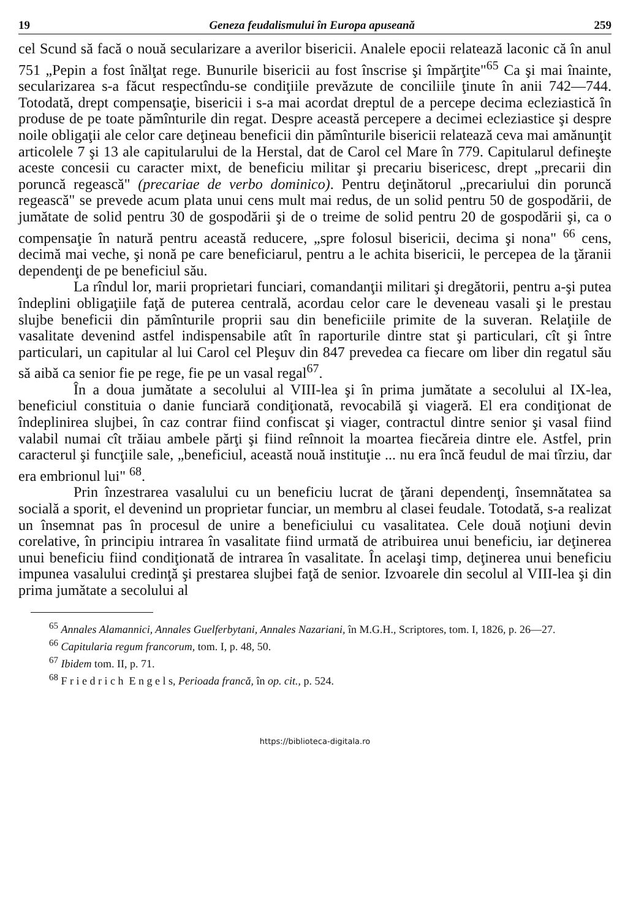19 Geneza feudalismului în Europa apuseană 259
cel Scund să facă o nouă secularizare a averilor bisericii. Analele epocii relatează laconic că în anul 751 „Pepin a fost înălţat rege. Bunurile bisericii au fost înscrise şi împărţite"<sup>65</sup> Ca şi mai înainte, secularizarea s-a făcut respectîndu-se condiţiile prevăzute de conciliile ţinute în anii 742—744. Totodată, drept compensaţie, bisericii i s-a mai acordat dreptul de a percepe decima ecleziastică în produse de pe toate pămînturile din regat. Despre această percepere a decimei ecleziastice şi despre noile obligaţii ale celor care deţineau beneficii din pămînturile bisericii relatează ceva mai amănunţit articolele 7 şi 13 ale capitularului de la Herstal, dat de Carol cel Mare în 779. Capitularul defineşte aceste concesii cu caracter mixt, de beneficiu militar şi precariu bisericesc, drept „precarii din poruncă regească" (precariae de verbo dominico). Pentru deţinătorul „precariului din poruncă regească" se prevede acum plata unui cens mult mai redus, de un solid pentru 50 de gospodării, de jumătate de solid pentru 30 de gospodării şi de o treime de solid pentru 20 de gospodării şi, ca o compensaţie în natură pentru această reducere, „spre folosul bisericii, decima şi nona" <sup>66</sup> cens, decimă mai veche, şi nonă pe care beneficiarul, pentru a le achita bisericii, le percepea de la ţăranii dependenţi de pe beneficiul său.
La rîndul lor, marii proprietari funciari, comandanţii militari şi dregătorii, pentru a-şi putea îndeplini obligaţiile faţă de puterea centrală, acordau celor care le deveneau vasali şi le prestau slujbe beneficii din pămînturile proprii sau din beneficiile primite de la suveran. Relaţiile de vasalitate devenind astfel indispensabile atît în raporturile dintre stat şi particulari, cît şi între particulari, un capitular al lui Carol cel Pleşuv din 847 prevedea ca fiecare om liber din regatul său să aibă ca senior fie pe rege, fie pe un vasal regal<sup>67</sup>.
În a doua jumătate a secolului al VIII-lea şi în prima jumătate a secolului al IX-lea, beneficiul constituia o danie funciară condiţionată, revocabilă şi viageră. El era condiţionat de îndeplinirea slujbei, în caz contrar fiind confiscat şi viager, contractul dintre senior şi vasal fiind valabil numai cît trăiau ambele părţi şi fiind reînnoit la moartea fiecăreia dintre ele. Astfel, prin caracterul şi funcţiile sale, „beneficiul, această nouă instituţie ... nu era încă feudul de mai tîrziu, dar era embrionul lui" <sup>68</sup>.
Prin înzestrarea vasalului cu un beneficiu lucrat de ţărani dependenţi, însemnătatea sa socială a sporit, el devenind un proprietar funciar, un membru al clasei feudale. Totodată, s-a realizat un însemnat pas în procesul de unire a beneficiului cu vasalitatea. Cele două noţiuni devin corelative, în principiu intrarea în vasalitate fiind urmată de atribuirea unui beneficiu, iar deţinerea unui beneficiu fiind condiţionată de intrarea în vasalitate. În acelaşi timp, deţinerea unui beneficiu impunea vasalului credinţă şi prestarea slujbei faţă de senior. Izvoarele din secolul al VIII-lea şi din prima jumătate a secolului al
<sup>65</sup> Annales Alamannici, Annales Guelferbytani, Annales Nazariani, în M.G.H., Scriptores, tom. I, 1826, p. 26—27.
<sup>66</sup> Capitularia regum francorum, tom. I, p. 48, 50.
<sup>67</sup> Ibidem tom. II, p. 71.
<sup>68</sup> F r i e d r i c h E n g e l s, Perioada francă, în op. cit., p. 524.
https://biblioteca-digitala.ro